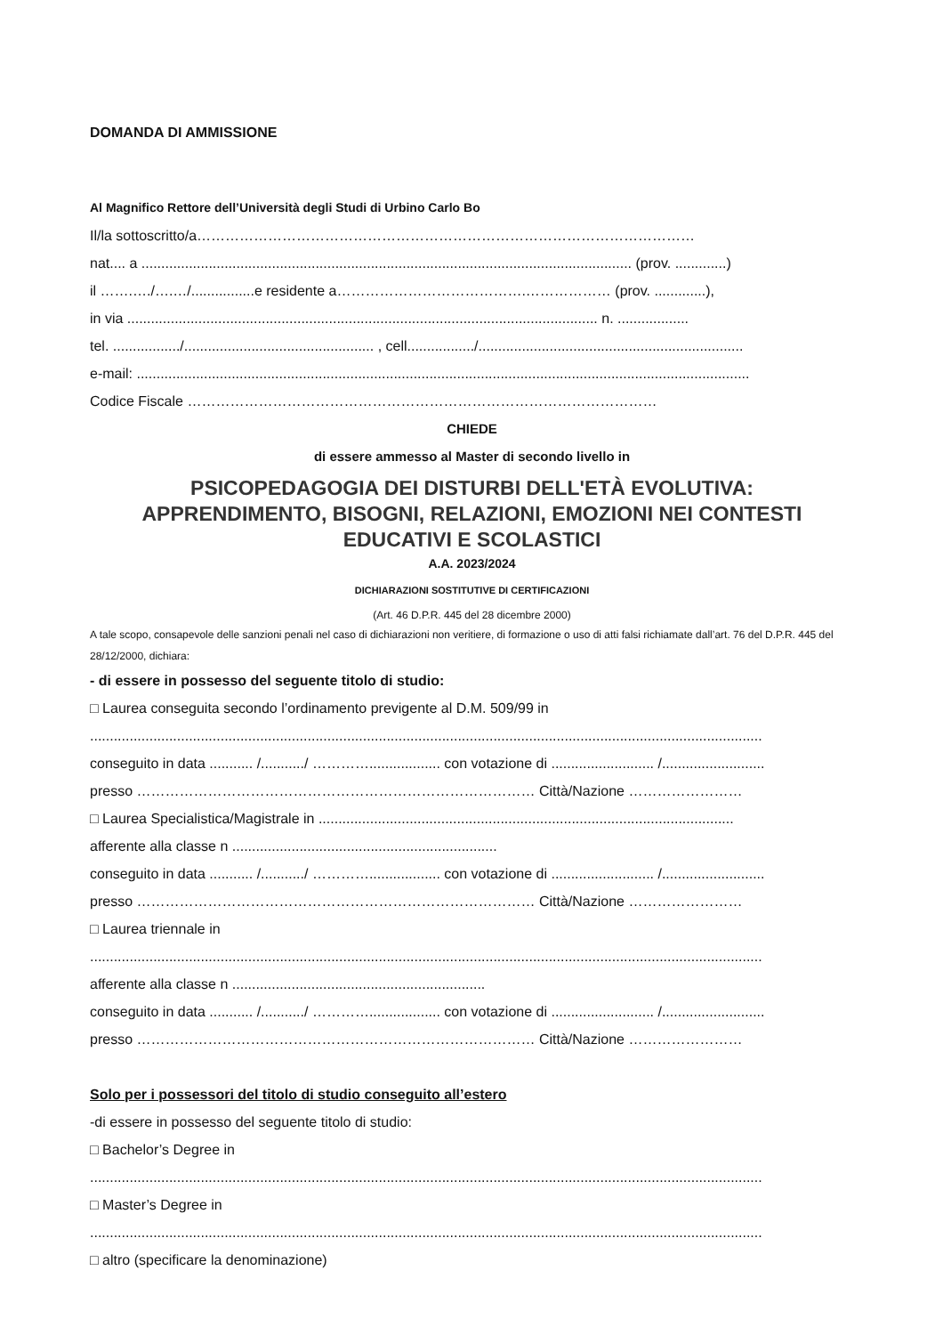DOMANDA DI AMMISSIONE
Al Magnifico Rettore dell’Università degli Studi di Urbino Carlo Bo
Il/la sottoscritto/a……………………………………………………………………………………………
nat.... a ............................................................................................................................ (prov. .............)
il …….…./….…/................e residente a………………………………….……………… (prov. .............),
in via ....................................................................................................................... n. ..................
tel. ................./................................................ , cell................./...................................................................
e-mail: ...........................................................................................................................................................
Codice Fiscale ………………………………………………………………………………………
CHIEDE
di essere ammesso al Master di secondo livello in
PSICOPEDAGOGIA DEI DISTURBI DELL'ETÀ EVOLUTIVA:
APPRENDIMENTO, BISOGNI, RELAZIONI, EMOZIONI NEI CONTESTI
EDUCATIVI E SCOLASTICI
A.A. 2023/2024
DICHIARAZIONI SOSTITUTIVE DI CERTIFICAZIONI
(Art. 46 D.P.R. 445 del 28 dicembre 2000)
A tale scopo, consapevole delle sanzioni penali nel caso di dichiarazioni non veritiere, di formazione o uso di atti falsi richiamate dall’art. 76 del D.P.R. 445 del 28/12/2000, dichiara:
- di essere in possesso del seguente titolo di studio:
□ Laurea conseguita secondo l’ordinamento previgente al D.M. 509/99 in
..........................................................................................................................................................................
conseguito in data ........... /.........../ ………….................. con votazione di .......................... /..........................
presso ………………………………………………………………………… Città/Nazione ……………………
□ Laurea Specialistica/Magistrale in .........................................................................................................
afferente alla classe n ...................................................................
conseguito in data ........... /.........../ ………….................. con votazione di .......................... /..........................
presso ………………………………………………………………………… Città/Nazione ……………………
□ Laurea triennale in
..........................................................................................................................................................................
afferente alla classe n ................................................................
conseguito in data ........... /.........../ ………….................. con votazione di .......................... /..........................
presso ………………………………………………………………………… Città/Nazione ……………………
Solo per i possessori del titolo di studio conseguito all’estero
-di essere in possesso del seguente titolo di studio:
□ Bachelor’s Degree in
..........................................................................................................................................................................
□ Master’s Degree in
..........................................................................................................................................................................
□ altro (specificare la denominazione)